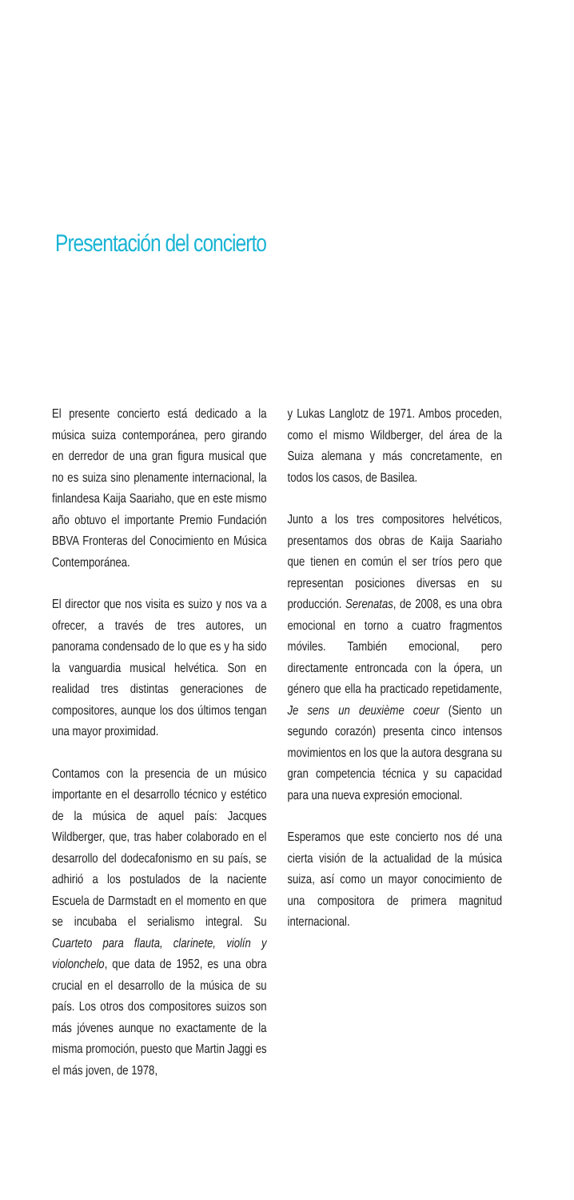Presentación del concierto
El presente concierto está dedicado a la música suiza contemporánea, pero girando en derredor de una gran figura musical que no es suiza sino plenamente internacional, la finlandesa Kaija Saariaho, que en este mismo año obtuvo el importante Premio Fundación BBVA Fronteras del Conocimiento en Música Contemporánea.
El director que nos visita es suizo y nos va a ofrecer, a través de tres autores, un panorama condensado de lo que es y ha sido la vanguardia musical helvética. Son en realidad tres distintas generaciones de compositores, aunque los dos últimos tengan una mayor proximidad.
Contamos con la presencia de un músico importante en el desarrollo técnico y estético de la música de aquel país: Jacques Wildberger, que, tras haber colaborado en el desarrollo del dodecafonismo en su país, se adhirió a los postulados de la naciente Escuela de Darmstadt en el momento en que se incubaba el serialismo integral. Su Cuarteto para flauta, clarinete, violín y violonchelo, que data de 1952, es una obra crucial en el desarrollo de la música de su país. Los otros dos compositores suizos son más jóvenes aunque no exactamente de la misma promoción, puesto que Martin Jaggi es el más joven, de 1978,
y Lukas Langlotz de 1971. Ambos proceden, como el mismo Wildberger, del área de la Suiza alemana y más concretamente, en todos los casos, de Basilea.
Junto a los tres compositores helvéticos, presentamos dos obras de Kaija Saariaho que tienen en común el ser tríos pero que representan posiciones diversas en su producción. Serenatas, de 2008, es una obra emocional en torno a cuatro fragmentos móviles. También emocional, pero directamente entroncada con la ópera, un género que ella ha practicado repetidamente, Je sens un deuxième coeur (Siento un segundo corazón) presenta cinco intensos movimientos en los que la autora desgrana su gran competencia técnica y su capacidad para una nueva expresión emocional.
Esperamos que este concierto nos dé una cierta visión de la actualidad de la música suiza, así como un mayor conocimiento de una compositora de primera magnitud internacional.